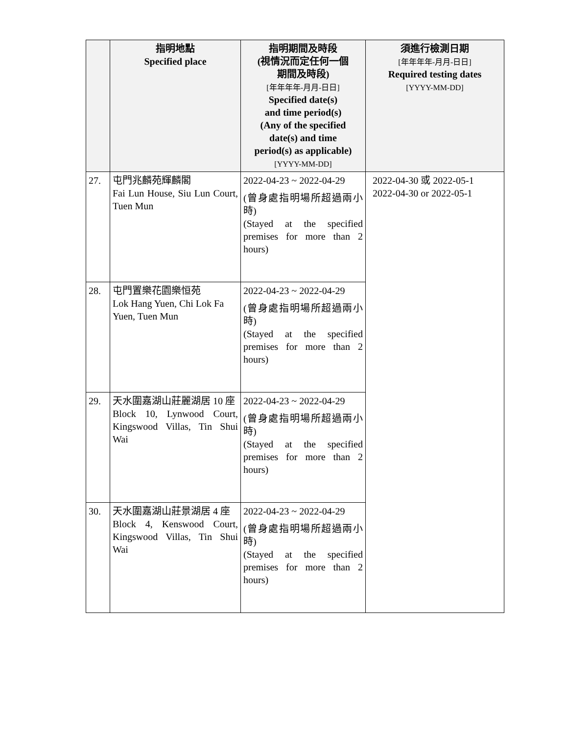| | 指明地點 Specified place | 指明期間及時段 (視情況而定任何一個 期間及時段) [年年年年-月月-日日] Specified date(s) and time period(s) (Any of the specified date(s) and time period(s) as applicable) [YYYY-MM-DD] | 須進行檢測日期 [年年年年-月月-日日] Required testing dates [YYYY-MM-DD] |
| --- | --- | --- | --- |
| 27. | 屯門兆麟苑輝麟閣 Fai Lun House, Siu Lun Court, Tuen Mun | 2022-04-23 ~ 2022-04-29 (曾身處指明場所超過兩小時) (Stayed at the specified premises for more than 2 hours) | 2022-04-30 或 2022-05-1 2022-04-30 or 2022-05-1 |
| 28. | 屯門置樂花園樂恒苑 Lok Hang Yuen, Chi Lok Fa Yuen, Tuen Mun | 2022-04-23 ~ 2022-04-29 (曾身處指明場所超過兩小時) (Stayed at the specified premises for more than 2 hours) | |
| 29. | 天水圍嘉湖山莊麗湖居 10 座 Block 10, Lynwood Court, Kingswood Villas, Tin Shui Wai | 2022-04-23 ~ 2022-04-29 (曾身處指明場所超過兩小時) (Stayed at the specified premises for more than 2 hours) | |
| 30. | 天水圍嘉湖山莊景湖居 4 座 Block 4, Kenswood Court, Kingswood Villas, Tin Shui Wai | 2022-04-23 ~ 2022-04-29 (曾身處指明場所超過兩小時) (Stayed at the specified premises for more than 2 hours) | |